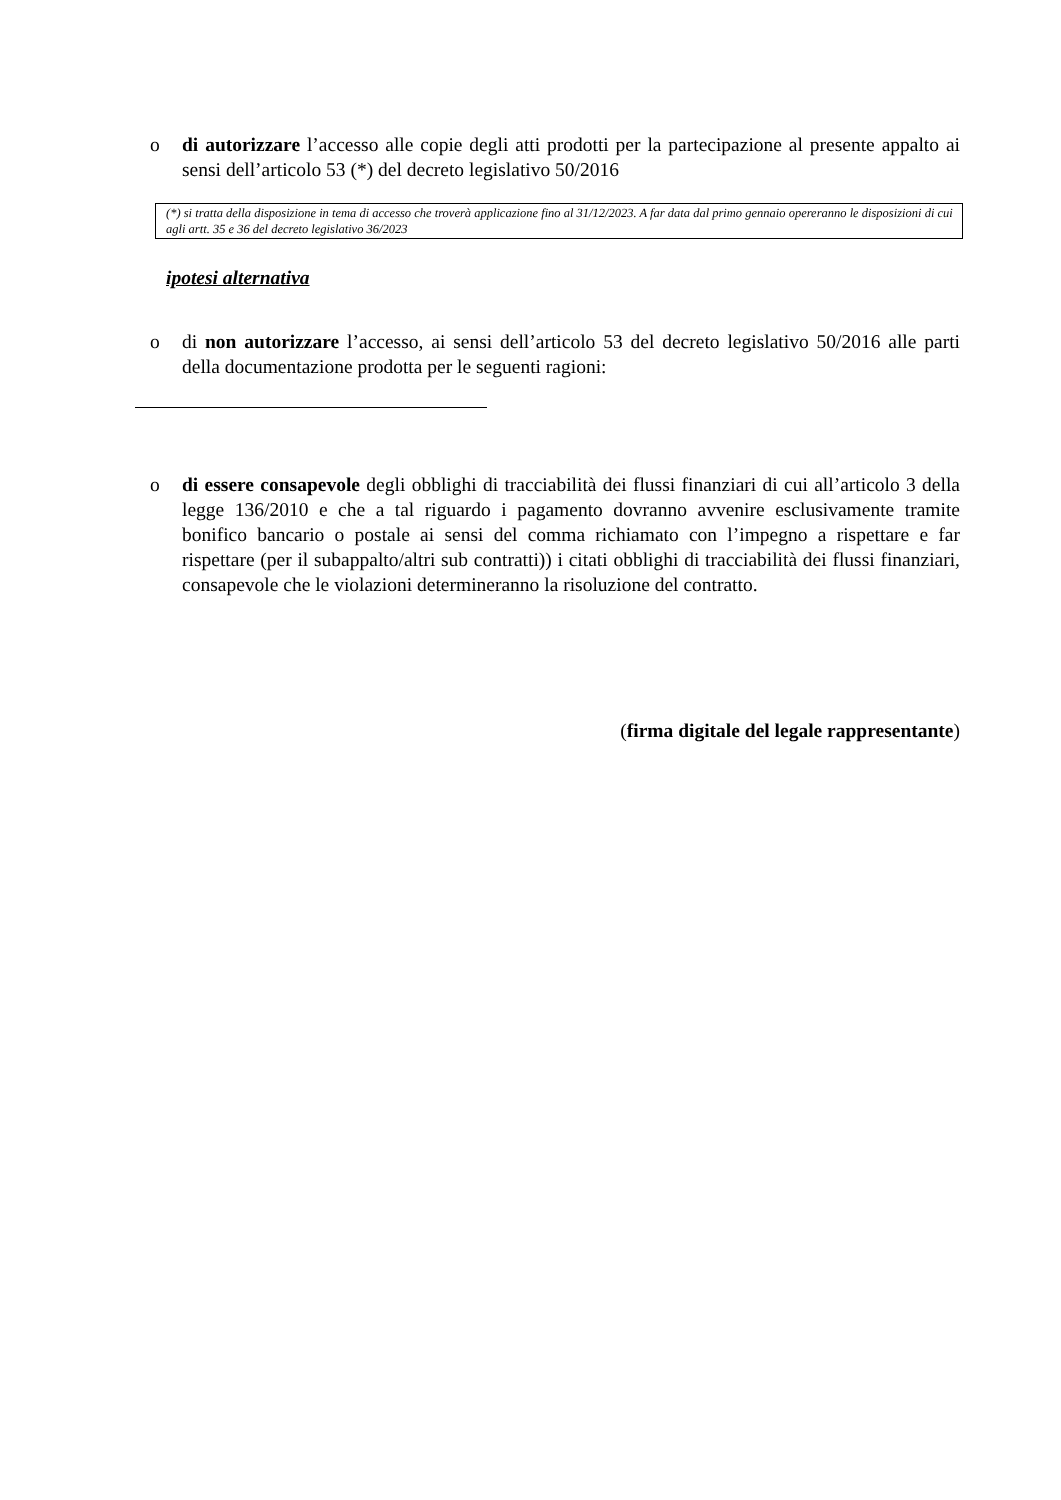o di autorizzare l’accesso alle copie degli atti prodotti per la partecipazione al presente appalto ai sensi dell’articolo 53 (*) del decreto legislativo 50/2016
(*) si tratta della disposizione in tema di accesso che troverà applicazione fino al 31/12/2023. A far data dal primo gennaio opereranno le disposizioni di cui agli artt. 35 e 36 del decreto legislativo 36/2023
ipotesi alternativa
o di non autorizzare l’accesso, ai sensi dell’articolo 53 del decreto legislativo 50/2016 alle parti della documentazione prodotta per le seguenti ragioni:
o di essere consapevole degli obblighi di tracciabilità dei flussi finanziari di cui all’articolo 3 della legge 136/2010 e che a tal riguardo i pagamento dovranno avvenire esclusivamente tramite bonifico bancario o postale ai sensi del comma richiamato con l’impegno a rispettare e far rispettare (per il subappalto/altri sub contratti)) i citati obblighi di tracciabilità dei flussi finanziari, consapevole che le violazioni determineranno la risoluzione del contratto.
(firma digitale del legale rappresentante)